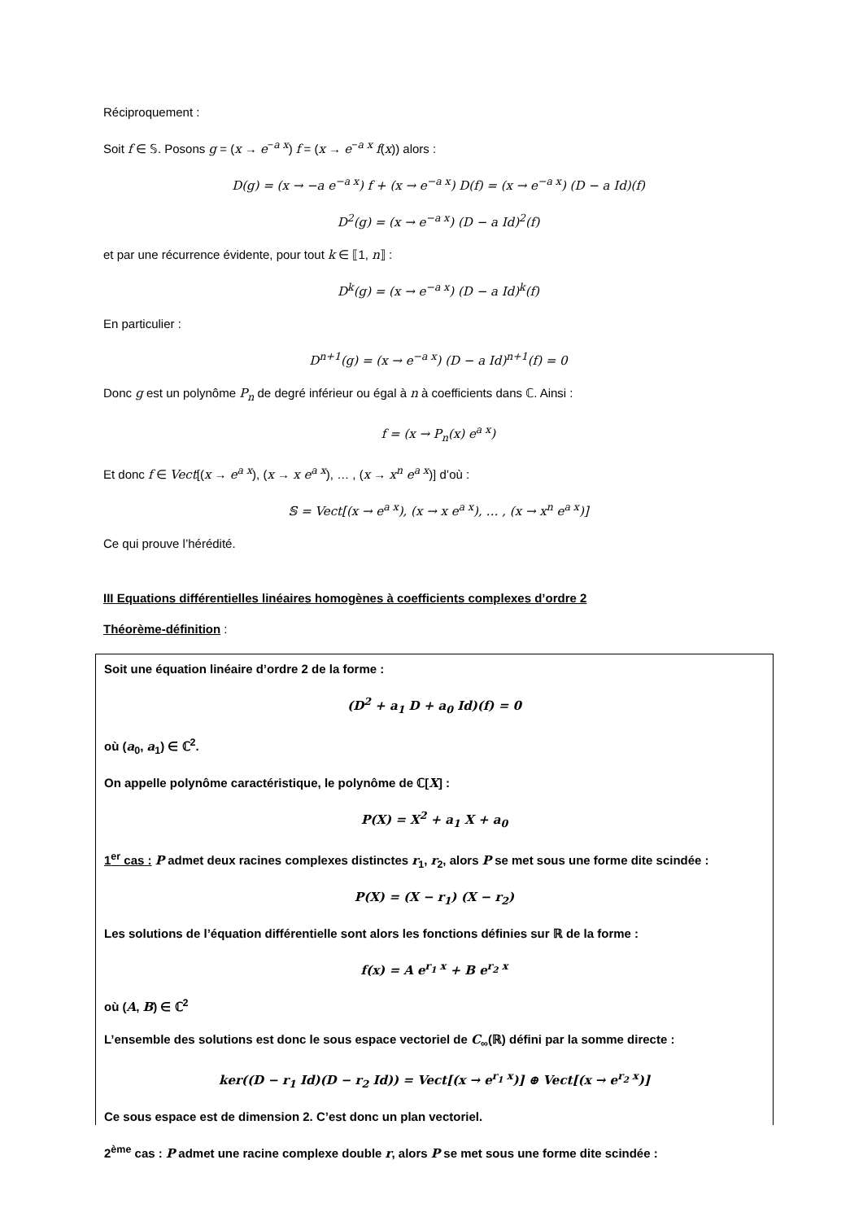Réciproquement :
Soit f ∈ 𝕊. Posons g = (x → e<sup>−a x</sup>) f = (x → e<sup>−a x</sup> f(x)) alors :
D(g) = (x → −a e<sup>−a x</sup>) f + (x → e<sup>−a x</sup>) D(f) = (x → e<sup>−a x</sup>) (D − a Id)(f)
D<sup>2</sup>(g) = (x → e<sup>−a x</sup>) (D − a Id)<sup>2</sup>(f)
et par une récurrence évidente, pour tout k ∈ ⟦1, n⟧ :
D<sup>k</sup>(g) = (x → e<sup>−a x</sup>) (D − a Id)<sup>k</sup>(f)
En particulier :
D<sup>n+1</sup>(g) = (x → e<sup>−a x</sup>) (D − a Id)<sup>n+1</sup>(f) = 0
Donc g est un polynôme P<sub>n</sub> de degré inférieur ou égal à n à coefficients dans ℂ. Ainsi :
f = (x → P<sub>n</sub>(x) e<sup>a x</sup>)
Et donc f ∈ Vect[(x → e<sup>a x</sup>), (x → x e<sup>a x</sup>), … , (x → x<sup>n</sup> e<sup>a x</sup>)] d’où :
𝕊 = Vect[(x → e<sup>a x</sup>), (x → x e<sup>a x</sup>), … , (x → x<sup>n</sup> e<sup>a x</sup>)]
Ce qui prouve l’hérédité.
III Equations différentielles linéaires homogènes à coefficients complexes d’ordre 2
Théorème-définition :
Soit une équation linéaire d’ordre 2 de la forme :
(D<sup>2</sup> + a<sub>1</sub> D + a<sub>0</sub> Id)(f) = 0
où (a<sub>0</sub>, a<sub>1</sub>) ∈ ℂ<sup>2</sup>.
On appelle polynôme caractéristique, le polynôme de ℂ[X] :
P(X) = X<sup>2</sup> + a<sub>1</sub> X + a<sub>0</sub>
1<sup>er</sup> cas : P admet deux racines complexes distinctes r<sub>1</sub>, r<sub>2</sub>, alors P se met sous une forme dite scindée :
P(X) = (X − r<sub>1</sub>) (X − r<sub>2</sub>)
Les solutions de l’équation différentielle sont alors les fonctions définies sur ℝ de la forme :
f(x) = A e<sup>r<sub>1</sub> x</sup> + B e<sup>r<sub>2</sub> x</sup>
où (A, B) ∈ ℂ<sup>2</sup>
L’ensemble des solutions est donc le sous espace vectoriel de C<sub>∞</sub>(ℝ) défini par la somme directe :
ker((D − r<sub>1</sub> Id)(D − r<sub>2</sub> Id)) = Vect[(x → e<sup>r<sub>1</sub> x</sup>)] ⊕ Vect[(x → e<sup>r<sub>2</sub> x</sup>)]
Ce sous espace est de dimension 2. C’est donc un plan vectoriel.
2<sup>ème</sup> cas : P admet une racine complexe double r, alors P se met sous une forme dite scindée :